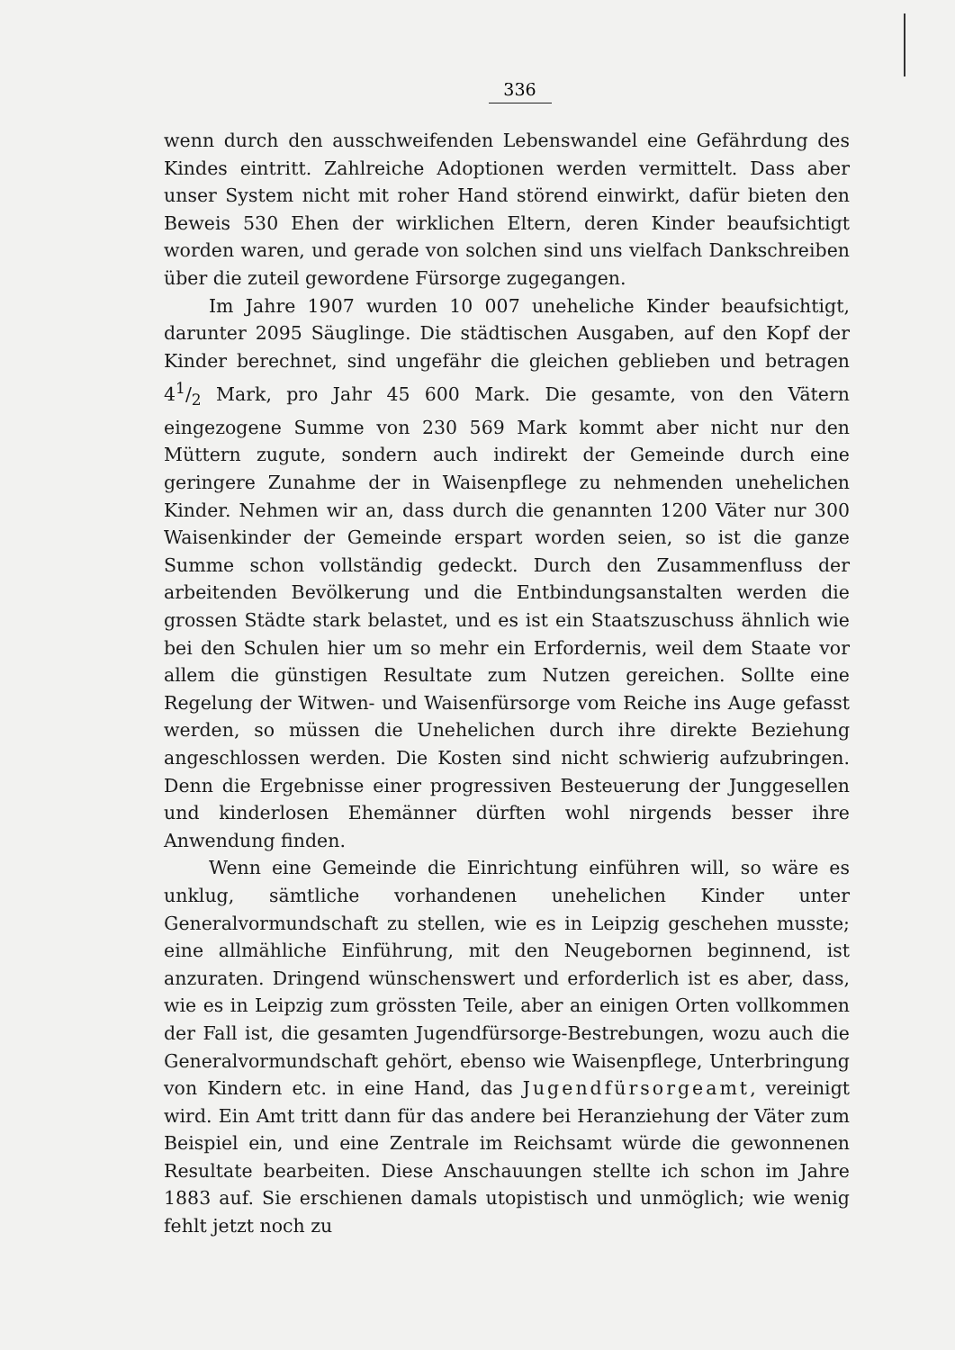336
wenn durch den ausschweifenden Lebenswandel eine Gefährdung des Kindes eintritt. Zahlreiche Adoptionen werden vermittelt. Dass aber unser System nicht mit roher Hand störend einwirkt, dafür bieten den Beweis 530 Ehen der wirklichen Eltern, deren Kinder beaufsichtigt worden waren, und gerade von solchen sind uns vielfach Dankschreiben über die zuteil gewordene Fürsorge zugegangen.
Im Jahre 1907 wurden 10 007 uneheliche Kinder beaufsichtigt, darunter 2095 Säuglinge. Die städtischen Ausgaben, auf den Kopf der Kinder berechnet, sind ungefähr die gleichen geblieben und betragen 41/2 Mark, pro Jahr 45 600 Mark. Die gesamte, von den Vätern eingezogene Summe von 230 569 Mark kommt aber nicht nur den Müttern zugute, sondern auch indirekt der Gemeinde durch eine geringere Zunahme der in Waisenpflege zu nehmenden unehelichen Kinder. Nehmen wir an, dass durch die genannten 1200 Väter nur 300 Waisenkinder der Gemeinde erspart worden seien, so ist die ganze Summe schon vollständig gedeckt. Durch den Zusammenfluss der arbeitenden Bevölkerung und die Entbindungsanstalten werden die grossen Städte stark belastet, und es ist ein Staatszuschuss ähnlich wie bei den Schulen hier um so mehr ein Erfordernis, weil dem Staate vor allem die günstigen Resultate zum Nutzen gereichen. Sollte eine Regelung der Witwen- und Waisenfürsorge vom Reiche ins Auge gefasst werden, so müssen die Unehelichen durch ihre direkte Beziehung angeschlossen werden. Die Kosten sind nicht schwierig aufzubringen. Denn die Ergebnisse einer progressiven Besteuerung der Junggesellen und kinderlosen Ehemänner dürften wohl nirgends besser ihre Anwendung finden.
Wenn eine Gemeinde die Einrichtung einführen will, so wäre es unklug, sämtliche vorhandenen unehelichen Kinder unter Generalvormundschaft zu stellen, wie es in Leipzig geschehen musste; eine allmähliche Einführung, mit den Neugebornen beginnend, ist anzuraten. Dringend wünschenswert und erforderlich ist es aber, dass, wie es in Leipzig zum grössten Teile, aber an einigen Orten vollkommen der Fall ist, die gesamten Jugendfürsorge-Bestrebungen, wozu auch die Generalvormundschaft gehört, ebenso wie Waisenpflege, Unterbringung von Kindern etc. in eine Hand, das Jugendfürsorgeamt, vereinigt wird. Ein Amt tritt dann für das andere bei Heranziehung der Väter zum Beispiel ein, und eine Zentrale im Reichsamt würde die gewonnenen Resultate bearbeiten. Diese Anschauungen stellte ich schon im Jahre 1883 auf. Sie erschienen damals utopistisch und unmöglich; wie wenig fehlt jetzt noch zu